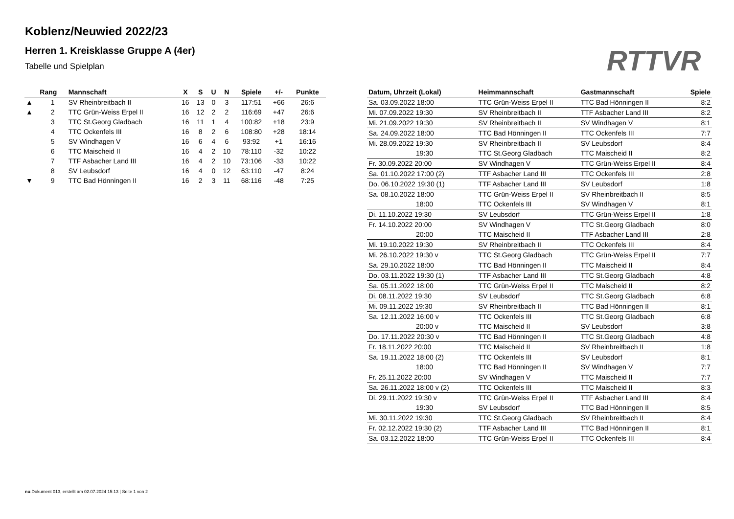Koblenz/Neuwied 2022/23
Herren 1. Kreisklasse Gruppe A (4er)
Tabelle und Spielplan
RTTVR
| | Rang | Mannschaft | X | S | U | N | Spiele | +/- | Punkte |
| --- | --- | --- | --- | --- | --- | --- | --- | --- | --- |
| ▲ | 1 | SV Rheinbreitbach II | 16 | 13 | 0 | 3 | 117:51 | +66 | 26:6 |
| ▲ | 2 | TTC Grün-Weiss Erpel II | 16 | 12 | 2 | 2 | 116:69 | +47 | 26:6 |
| | 3 | TTC St.Georg Gladbach | 16 | 11 | 1 | 4 | 100:82 | +18 | 23:9 |
| | 4 | TTC Ockenfels III | 16 | 8 | 2 | 6 | 108:80 | +28 | 18:14 |
| | 5 | SV Windhagen V | 16 | 6 | 4 | 6 | 93:92 | +1 | 16:16 |
| | 6 | TTC Maischeid II | 16 | 4 | 2 | 10 | 78:110 | -32 | 10:22 |
| | 7 | TTF Asbacher Land III | 16 | 4 | 2 | 10 | 73:106 | -33 | 10:22 |
| | 8 | SV Leubsdorf | 16 | 4 | 0 | 12 | 63:110 | -47 | 8:24 |
| ▼ | 9 | TTC Bad Hönningen II | 16 | 2 | 3 | 11 | 68:116 | -48 | 7:25 |
| Datum, Uhrzeit (Lokal) | Heimmannschaft | Gastmannschaft | Spiele |
| --- | --- | --- | --- |
| Sa. 03.09.2022 18:00 | TTC Grün-Weiss Erpel II | TTC Bad Hönningen II | 8:2 |
| Mi. 07.09.2022 19:30 | SV Rheinbreitbach II | TTF Asbacher Land III | 8:2 |
| Mi. 21.09.2022 19:30 | SV Rheinbreitbach II | SV Windhagen V | 8:1 |
| Sa. 24.09.2022 18:00 | TTC Bad Hönningen II | TTC Ockenfels III | 7:7 |
| Mi. 28.09.2022 19:30 | SV Rheinbreitbach II | SV Leubsdorf | 8:4 |
| 19:30 | TTC St.Georg Gladbach | TTC Maischeid II | 8:2 |
| Fr. 30.09.2022 20:00 | SV Windhagen V | TTC Grün-Weiss Erpel II | 8:4 |
| Sa. 01.10.2022 17:00 (2) | TTF Asbacher Land III | TTC Ockenfels III | 2:8 |
| Do. 06.10.2022 19:30 (1) | TTF Asbacher Land III | SV Leubsdorf | 1:8 |
| Sa. 08.10.2022 18:00 | TTC Grün-Weiss Erpel II | SV Rheinbreitbach II | 8:5 |
| 18:00 | TTC Ockenfels III | SV Windhagen V | 8:1 |
| Di. 11.10.2022 19:30 | SV Leubsdorf | TTC Grün-Weiss Erpel II | 1:8 |
| Fr. 14.10.2022 20:00 | SV Windhagen V | TTC St.Georg Gladbach | 8:0 |
| 20:00 | TTC Maischeid II | TTF Asbacher Land III | 2:8 |
| Mi. 19.10.2022 19:30 | SV Rheinbreitbach II | TTC Ockenfels III | 8:4 |
| Mi. 26.10.2022 19:30 v | TTC St.Georg Gladbach | TTC Grün-Weiss Erpel II | 7:7 |
| Sa. 29.10.2022 18:00 | TTC Bad Hönningen II | TTC Maischeid II | 8:4 |
| Do. 03.11.2022 19:30 (1) | TTF Asbacher Land III | TTC St.Georg Gladbach | 4:8 |
| Sa. 05.11.2022 18:00 | TTC Grün-Weiss Erpel II | TTC Maischeid II | 8:2 |
| Di. 08.11.2022 19:30 | SV Leubsdorf | TTC St.Georg Gladbach | 6:8 |
| Mi. 09.11.2022 19:30 | SV Rheinbreitbach II | TTC Bad Hönningen II | 8:1 |
| Sa. 12.11.2022 16:00 v | TTC Ockenfels III | TTC St.Georg Gladbach | 6:8 |
| 20:00 v | TTC Maischeid II | SV Leubsdorf | 3:8 |
| Do. 17.11.2022 20:30 v | TTC Bad Hönningen II | TTC St.Georg Gladbach | 4:8 |
| Fr. 18.11.2022 20:00 | TTC Maischeid II | SV Rheinbreitbach II | 1:8 |
| Sa. 19.11.2022 18:00 (2) | TTC Ockenfels III | SV Leubsdorf | 8:1 |
| 18:00 | TTC Bad Hönningen II | SV Windhagen V | 7:7 |
| Fr. 25.11.2022 20:00 | SV Windhagen V | TTC Maischeid II | 7:7 |
| Sa. 26.11.2022 18:00 v (2) | TTC Ockenfels III | TTC Maischeid II | 8:3 |
| Di. 29.11.2022 19:30 v | TTC Grün-Weiss Erpel II | TTF Asbacher Land III | 8:4 |
| 19:30 | SV Leubsdorf | TTC Bad Hönningen II | 8:5 |
| Mi. 30.11.2022 19:30 | TTC St.Georg Gladbach | SV Rheinbreitbach II | 8:4 |
| Fr. 02.12.2022 19:30 (2) | TTF Asbacher Land III | TTC Bad Hönningen II | 8:1 |
| Sa. 03.12.2022 18:00 | TTC Grün-Weiss Erpel II | TTC Ockenfels III | 8:4 |
nu.Dokument 013, erstellt am 02.07.2024 15:13 | Seite 1 von 2